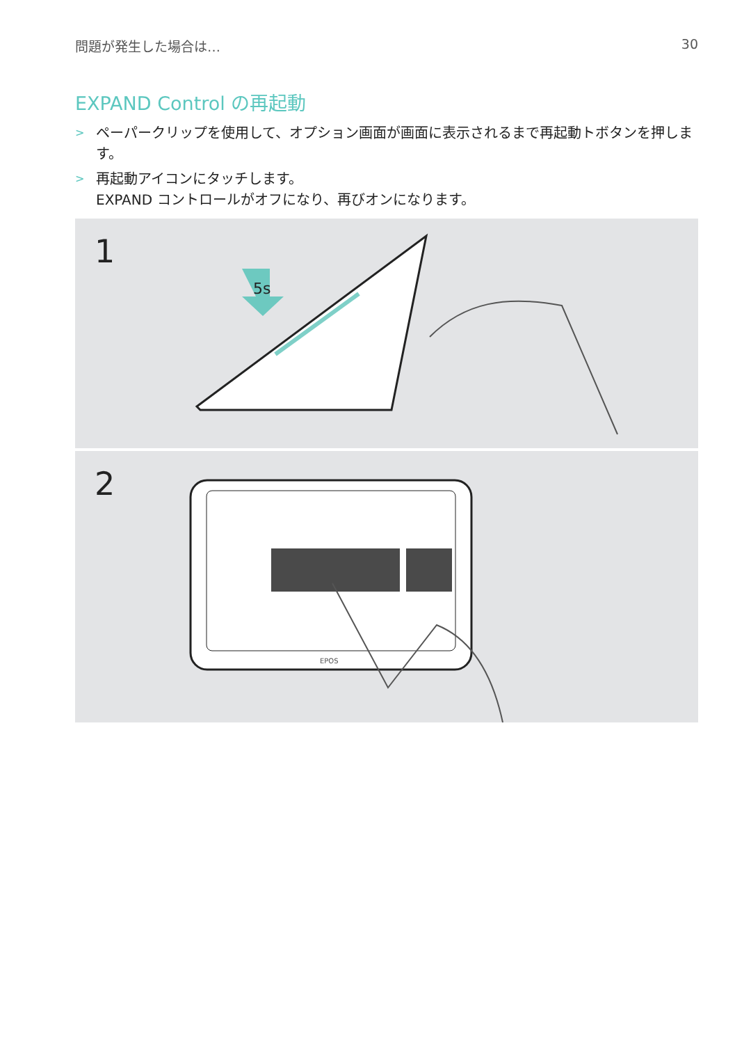問題が発生した場合は… 30
EXPAND Control の再起動
> ペーパークリップを使用して、オプション画面が画面に表示されるまで再起動トボタンを押します。
> 再起動アイコンにタッチします。
EXPAND コントロールがオフになり、再びオンになります。
1
5s
2
EPOS